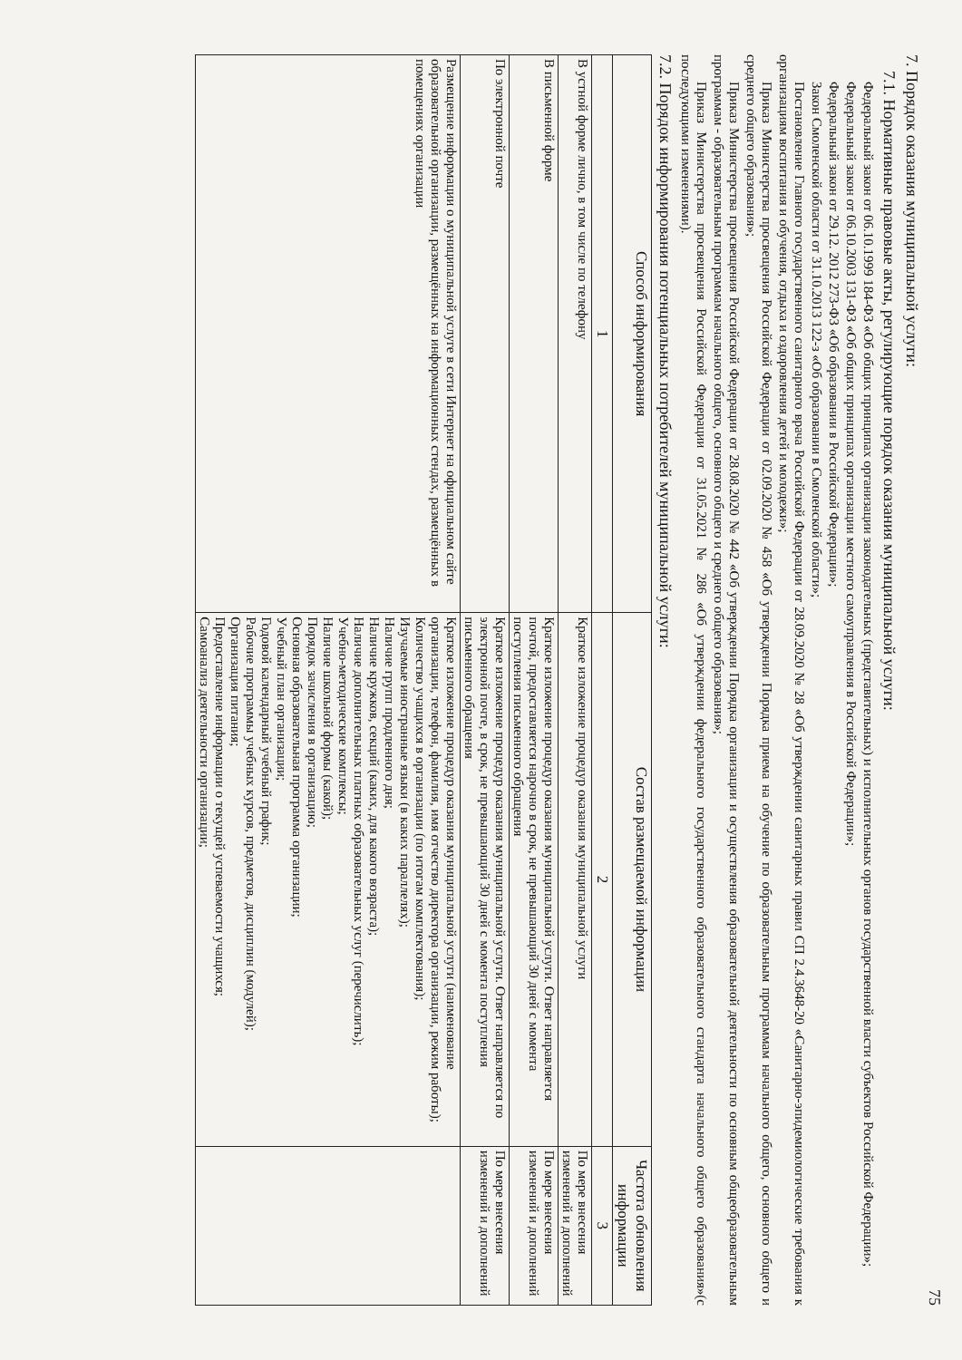75
7. Порядок оказания муниципальной услуги:
7.1. Нормативные правовые акты, регулирующие порядок оказания муниципальной услуги:
Федеральный закон от 06.10.1999 184-ФЗ «Об общих принципах организации законодательных (представительных) и исполнительных органов государственной власти субъектов Российской Федерации»;
Федеральный закон от 06.10.2003 131-ФЗ «Об общих принципах организации местного самоуправления в Российской Федерации»;
Федеральный закон от 29.12. 2012 273-ФЗ «Об образовании в Российской Федерации»;
Закон Смоленской области от 31.10.2013 122-з «Об образовании в Смоленской области»;
Постановление Главного государственного санитарного врача Российской Федерации от 28.09.2020 № 28 «Об утверждении санитарных правил СП 2.4.3648-20 «Санитарно-эпидемиологические требования к организациям воспитания и обучения, отдыха и оздоровления детей и молодежи»;
Приказ Министерства просвещения Российской Федерации от 02.09.2020 № 458 «Об утверждении Порядка приема на обучение по образовательным программам начального общего, основного общего и среднего общего образования»;
Приказ Министерства просвещения Российской Федерации от 28.08.2020 № 442 «Об утверждении Порядка организации и осуществления образовательной деятельности по основным общеобразовательным программам - образовательным программам начального общего, основного общего и среднего общего образования»;
Приказ Министерства просвещения Российской Федерации от 31.05.2021 № 286 «Об утверждении федерального государственного образовательного стандарта начального общего образования»(с последующими изменениями).
7.2. Порядок информирования потенциальных потребителей муниципальной услуги:
| Способ информирования | Состав размещаемой информации | Частота обновления информации |
| --- | --- | --- |
| 1 | 2 | 3 |
| В устной форме лично, в том числе по телефону | Краткое изложение процедур оказания муниципальной услуги | По мере внесения изменений и дополнений |
| В письменной форме | Краткое изложение процедур оказания муниципальной услуги. Ответ направляется почтой, предоставляется нарочно в срок, не превышающий 30 дней с момента поступления письменного обращения | По мере внесения изменений и дополнений |
| По электронной почте | Краткое изложение процедур оказания муниципальной услуги. Ответ направляется по электронной почте, в срок, не превышающий 30 дней с момента поступления письменного обращения | По мере внесения изменений и дополнений |
| Размещение информации о муниципальной услуге в сети Интернет на официальном сайте образовательной организации, размещённых на информационных стендах, размещённых в помещениях организации | Краткое изложение процедур оказания муниципальной услуги (наименование организации, телефон, фамилия, имя отчество директора организации, режим работы); Количество учащихся в организации (по итогам комплектования); Изучаемые иностранные языки (в каких параллелях); Наличие групп продленного дня; Наличие кружков, секций (каких, для какого возраста); Наличие дополнительных платных образовательных услуг (перечислить); Учебно-методические комплексы; Наличие школьной формы (какой); Порядок зачисления в организацию; Основная образовательная программа организации; Учебный план организации; Годовой календарный учебный график; Рабочие программы учебных курсов, предметов, дисциплин (модулей); Организация питания; Предоставление информации о текущей успеваемости учащихся; Самоанализ деятельности организации; | |